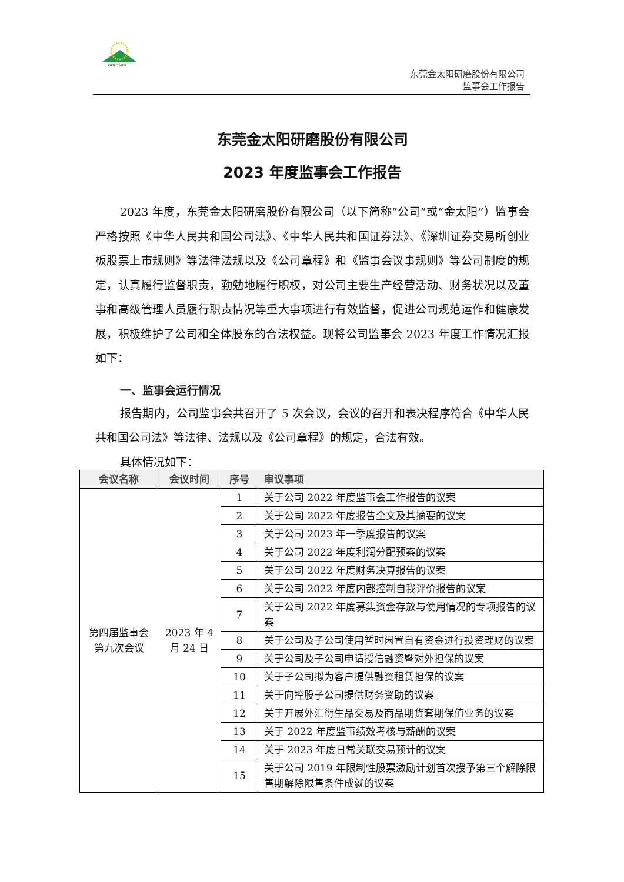GOLDSUN
东莞金太阳研磨股份有限公司
监事会工作报告
东莞金太阳研磨股份有限公司
2023 年度监事会工作报告
2023 年度，东莞金太阳研磨股份有限公司（以下简称“公司”或“金太阳”）监事会严格按照《中华人民共和国公司法》、《中华人民共和国证券法》、《深圳证券交易所创业板股票上市规则》等法律法规以及《公司章程》和《监事会议事规则》等公司制度的规定，认真履行监督职责，勤勉地履行职权，对公司主要生产经营活动、财务状况以及董事和高级管理人员履行职责情况等重大事项进行有效监督，促进公司规范运作和健康发展，积极维护了公司和全体股东的合法权益。现将公司监事会 2023 年度工作情况汇报如下：
一、监事会运行情况
报告期内，公司监事会共召开了 5 次会议，会议的召开和表决程序符合《中华人民共和国公司法》等法律、法规以及《公司章程》的规定，合法有效。
具体情况如下：
| 会议名称 | 会议时间 | 序号 | 审议事项 |
| --- | --- | --- | --- |
| 第四届监事会第九次会议 | 2023 年 4 月 24 日 | 1 | 关于公司 2022 年度监事会工作报告的议案 |
| | | 2 | 关于公司 2022 年度报告全文及其摘要的议案 |
| | | 3 | 关于公司 2023 年一季度报告的议案 |
| | | 4 | 关于公司 2022 年度利润分配预案的议案 |
| | | 5 | 关于公司 2022 年度财务决算报告的议案 |
| | | 6 | 关于公司 2022 年度内部控制自我评价报告的议案 |
| | | 7 | 关于公司 2022 年度募集资金存放与使用情况的专项报告的议案 |
| | | 8 | 关于公司及子公司使用暂时闲置自有资金进行投资理财的议案 |
| | | 9 | 关于公司及子公司申请授信融资暨对外担保的议案 |
| | | 10 | 关于子公司拟为客户提供融资租赁担保的议案 |
| | | 11 | 关于向控股子公司提供财务资助的议案 |
| | | 12 | 关于开展外汇衍生品交易及商品期货套期保值业务的议案 |
| | | 13 | 关于 2022 年度监事绩效考核与薪酬的议案 |
| | | 14 | 关于 2023 年度日常关联交易预计的议案 |
| | | 15 | 关于公司 2019 年限制性股票激励计划首次授予第三个解除限售期解除限售条件成就的议案 |